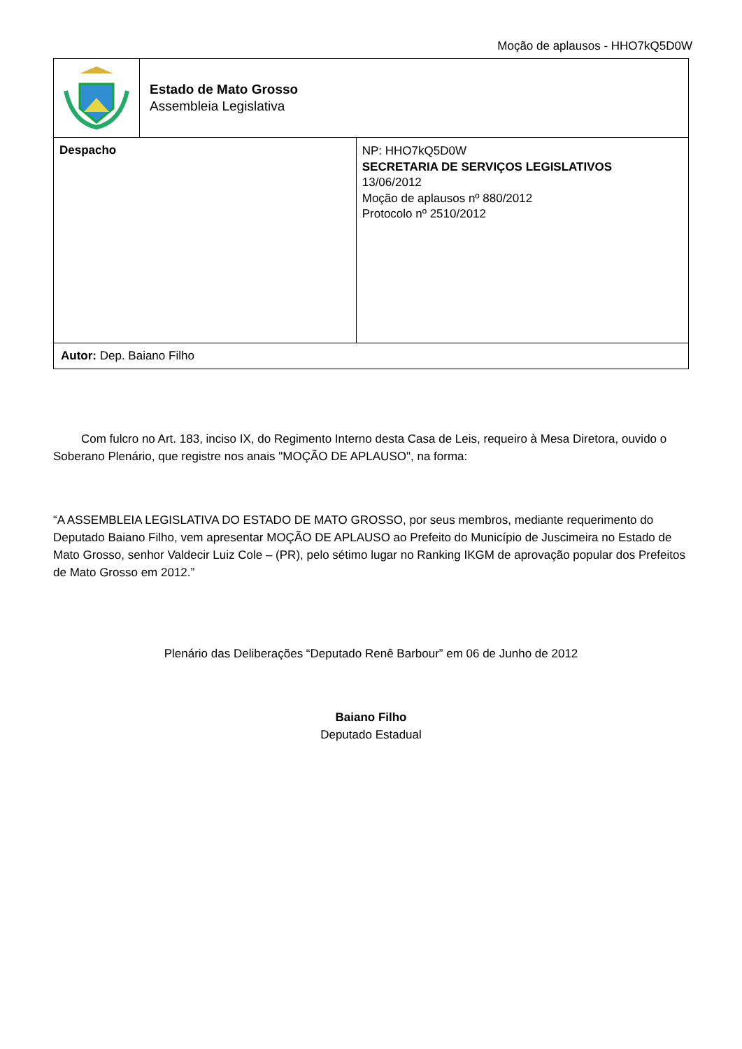Moção de aplausos - HHO7kQ5D0W
| | Estado de Mato Grosso Assembleia Legislativa | |
| Despacho | | NP: HHO7kQ5D0W SECRETARIA DE SERVIÇOS LEGISLATIVOS 13/06/2012 Moção de aplausos nº 880/2012 Protocolo nº 2510/2012 |
| Autor: Dep. Baiano Filho | | |
Com fulcro no Art. 183, inciso IX, do Regimento Interno desta Casa de Leis, requeiro à Mesa Diretora, ouvido o Soberano Plenário, que registre nos anais "MOÇÃO DE APLAUSO", na forma:
“A ASSEMBLEIA LEGISLATIVA DO ESTADO DE MATO GROSSO, por seus membros, mediante requerimento do Deputado Baiano Filho, vem apresentar MOÇÃO DE APLAUSO ao Prefeito do Município de Juscimeira no Estado de Mato Grosso, senhor Valdecir Luiz Cole – (PR), pelo sétimo lugar no Ranking IKGM de aprovação popular dos Prefeitos de Mato Grosso em 2012.”
Plenário das Deliberações “Deputado Renê Barbour” em 06 de Junho de 2012
Baiano Filho
Deputado Estadual